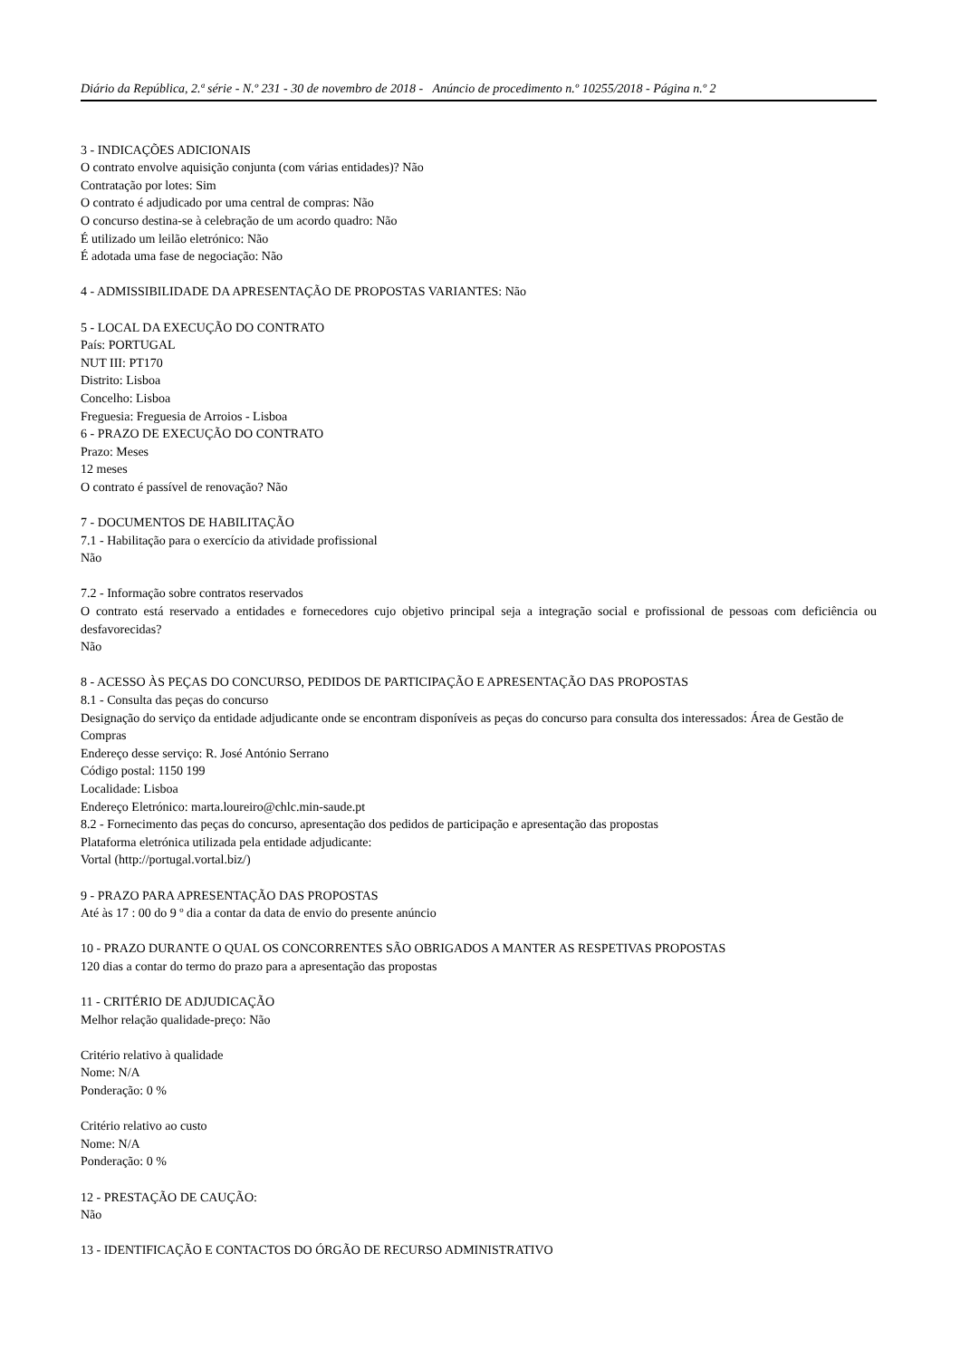Diário da República, 2.ª série - N.º 231 - 30 de novembro de 2018 - Anúncio de procedimento n.º 10255/2018 - Página n.º 2
3 - INDICAÇÕES ADICIONAIS
O contrato envolve aquisição conjunta (com várias entidades)? Não
Contratação por lotes: Sim
O contrato é adjudicado por uma central de compras: Não
O concurso destina-se à celebração de um acordo quadro: Não
É utilizado um leilão eletrónico: Não
É adotada uma fase de negociação: Não
4 - ADMISSIBILIDADE DA APRESENTAÇÃO DE PROPOSTAS VARIANTES: Não
5 - LOCAL DA EXECUÇÃO DO CONTRATO
País: PORTUGAL
NUT III: PT170
Distrito: Lisboa
Concelho: Lisboa
Freguesia: Freguesia de Arroios - Lisboa
6 - PRAZO DE EXECUÇÃO DO CONTRATO
Prazo: Meses
12 meses
O contrato é passível de renovação? Não
7 - DOCUMENTOS DE HABILITAÇÃO
7.1 - Habilitação para o exercício da atividade profissional
Não
7.2 - Informação sobre contratos reservados
O contrato está reservado a entidades e fornecedores cujo objetivo principal seja a integração social e profissional de pessoas com deficiência ou desfavorecidas?
Não
8 - ACESSO ÀS PEÇAS DO CONCURSO, PEDIDOS DE PARTICIPAÇÃO E APRESENTAÇÃO DAS PROPOSTAS
8.1 - Consulta das peças do concurso
Designação do serviço da entidade adjudicante onde se encontram disponíveis as peças do concurso para consulta dos interessados: Área de Gestão de Compras
Endereço desse serviço: R. José António Serrano
Código postal: 1150 199
Localidade: Lisboa
Endereço Eletrónico: marta.loureiro@chlc.min-saude.pt
8.2 - Fornecimento das peças do concurso, apresentação dos pedidos de participação e apresentação das propostas
Plataforma eletrónica utilizada pela entidade adjudicante:
Vortal (http://portugal.vortal.biz/)
9 - PRAZO PARA APRESENTAÇÃO DAS PROPOSTAS
Até às 17 : 00 do 9 º dia a contar da data de envio do presente anúncio
10 - PRAZO DURANTE O QUAL OS CONCORRENTES SÃO OBRIGADOS A MANTER AS RESPETIVAS PROPOSTAS
120 dias a contar do termo do prazo para a apresentação das propostas
11 - CRITÉRIO DE ADJUDICAÇÃO
Melhor relação qualidade-preço: Não
Critério relativo à qualidade
Nome: N/A
Ponderação: 0 %
Critério relativo ao custo
Nome: N/A
Ponderação: 0 %
12 - PRESTAÇÃO DE CAUÇÃO:
Não
13 - IDENTIFICAÇÃO E CONTACTOS DO ÓRGÃO DE RECURSO ADMINISTRATIVO